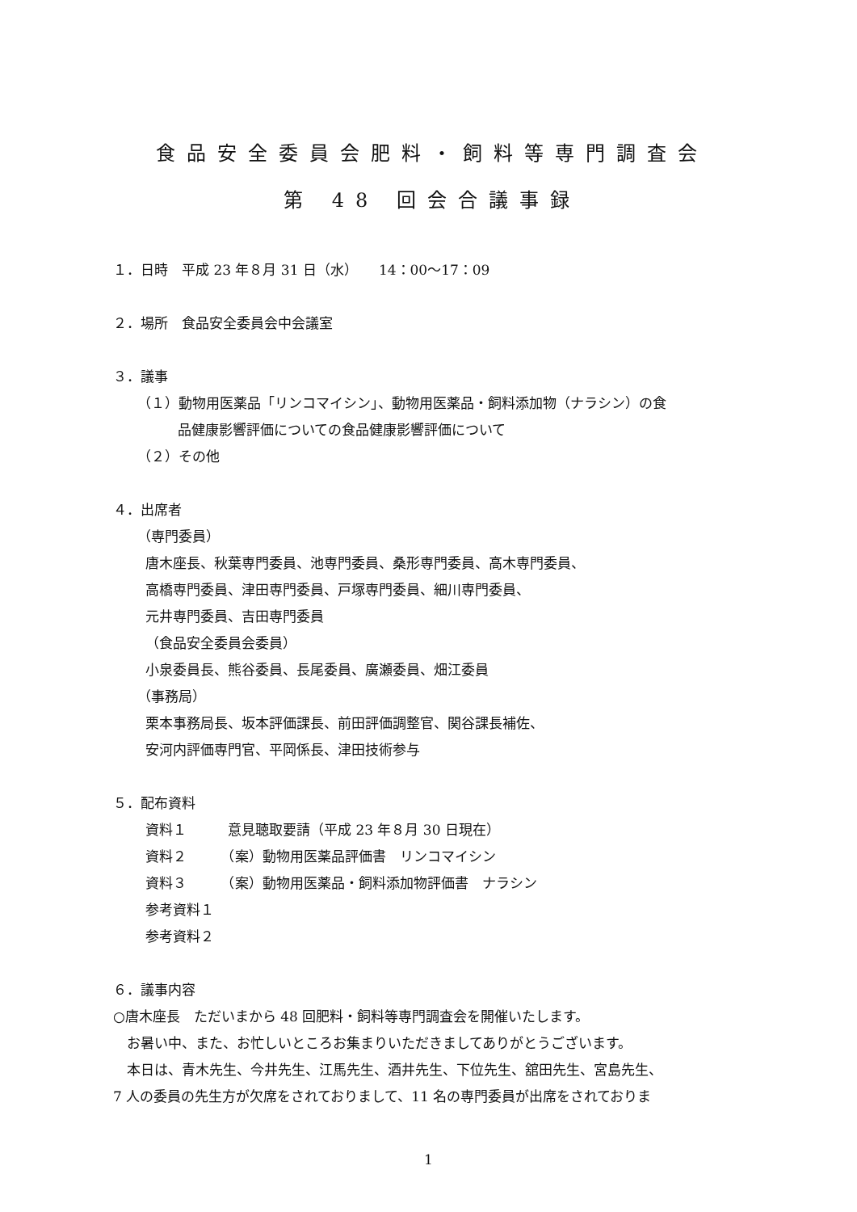食品安全委員会肥料・飼料等専門調査会
第 48 回会合議事録
１．日時　平成 23 年８月 31 日（水）　　14：00～17：09
２．場所　食品安全委員会中会議室
３．議事
（１）動物用医薬品「リンコマイシン」、動物用医薬品・飼料添加物（ナラシン）の食
品健康影響評価についての食品健康影響評価について
（２）その他
４．出席者
（専門委員）
唐木座長、秋葉専門委員、池専門委員、桑形専門委員、高木専門委員、
高橋専門委員、津田専門委員、戸塚専門委員、細川専門委員、
元井専門委員、吉田専門委員
（食品安全委員会委員）
小泉委員長、熊谷委員、長尾委員、廣瀬委員、畑江委員
（事務局）
栗本事務局長、坂本評価課長、前田評価調整官、関谷課長補佐、
安河内評価専門官、平岡係長、津田技術参与
５．配布資料
資料１　　　意見聴取要請（平成 23 年８月 30 日現在）
資料２　　　（案）動物用医薬品評価書　リンコマイシン
資料３　　　（案）動物用医薬品・飼料添加物評価書　ナラシン
参考資料１
参考資料２
６．議事内容
○唐木座長　ただいまから 48 回肥料・飼料等専門調査会を開催いたします。
　お暑い中、また、お忙しいところお集まりいただきましてありがとうございます。
　本日は、青木先生、今井先生、江馬先生、酒井先生、下位先生、舘田先生、宮島先生、
7 人の委員の先生方が欠席をされておりまして、11 名の専門委員が出席をされておりま
1